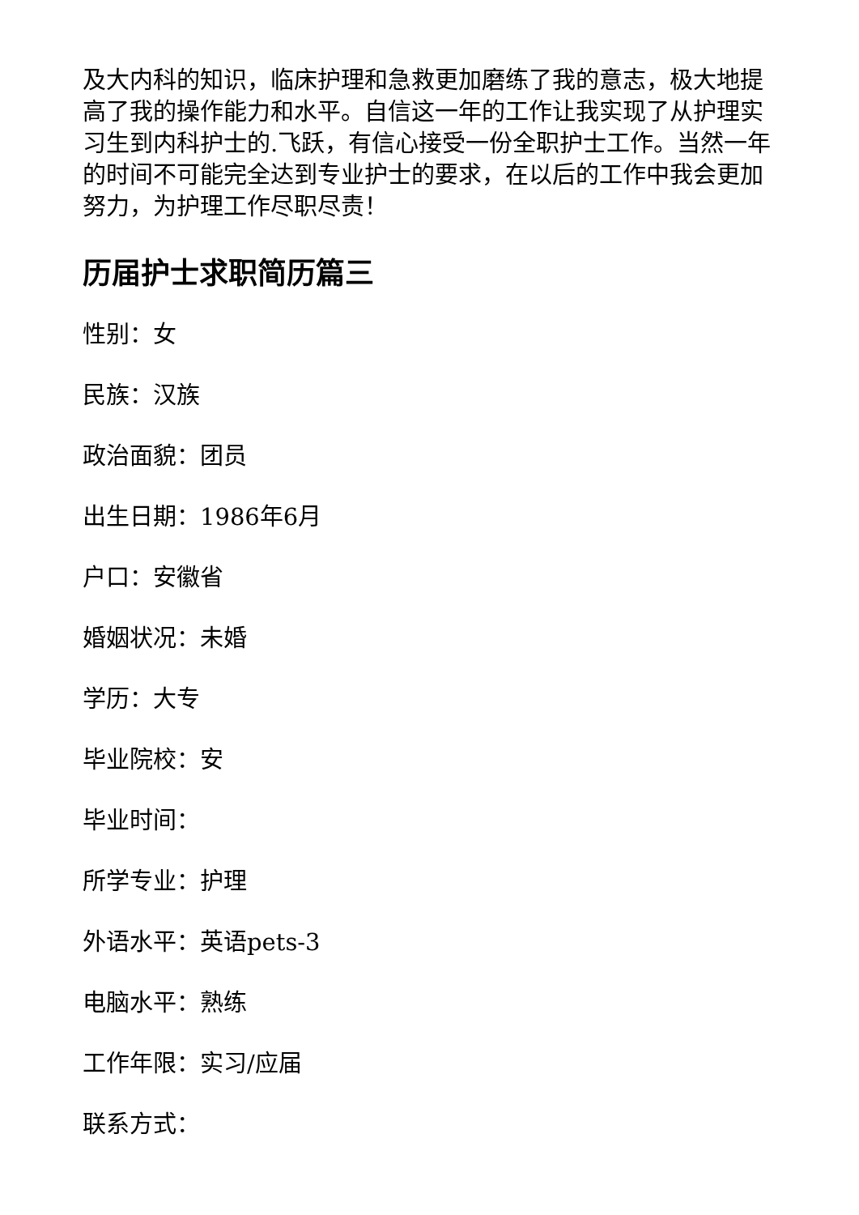及大内科的知识，临床护理和急救更加磨练了我的意志，极大地提高了我的操作能力和水平。自信这一年的工作让我实现了从护理实习生到内科护士的.飞跃，有信心接受一份全职护士工作。当然一年的时间不可能完全达到专业护士的要求，在以后的工作中我会更加努力，为护理工作尽职尽责！
历届护士求职简历篇三
性别：女
民族：汉族
政治面貌：团员
出生日期：1986年6月
户口：安徽省
婚姻状况：未婚
学历：大专
毕业院校：安
毕业时间：
所学专业：护理
外语水平：英语pets-3
电脑水平：熟练
工作年限：实习/应届
联系方式：